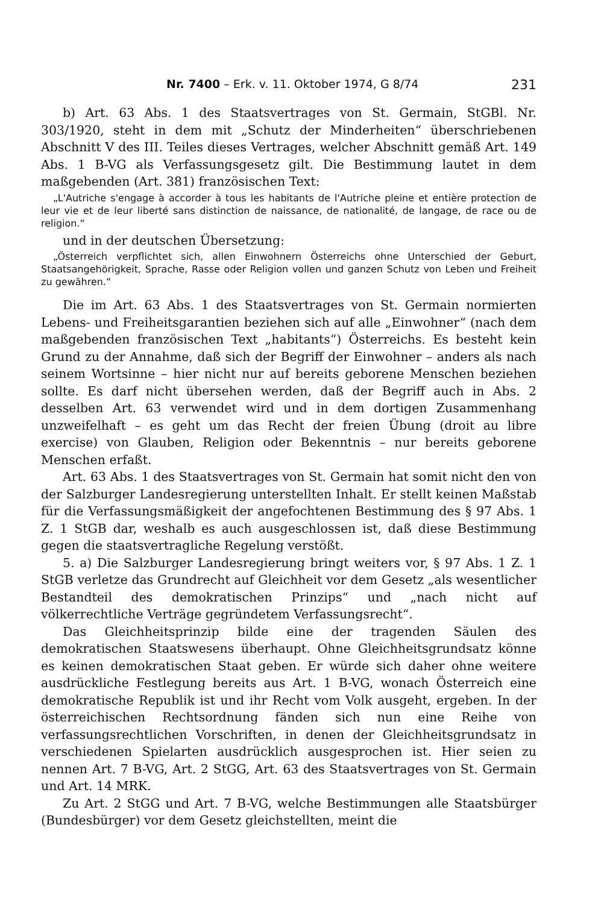Nr. 7400 – Erk. v. 11. Oktober 1974, G 8/74 231
b) Art. 63 Abs. 1 des Staatsvertrages von St. Germain, StGBl. Nr. 303/1920, steht in dem mit „Schutz der Minderheiten“ überschriebenen Abschnitt V des III. Teiles dieses Vertrages, welcher Abschnitt gemäß Art. 149 Abs. 1 B-VG als Verfassungsgesetz gilt. Die Bestimmung lautet in dem maßgebenden (Art. 381) französischen Text:
„L'Autriche s'engage à accorder à tous les habitants de l'Autriche pleine et entière protection de leur vie et de leur liberté sans distinction de naissance, de nationalité, de langage, de race ou de religion.“
und in der deutschen Übersetzung:
„Österreich verpflichtet sich, allen Einwohnern Österreichs ohne Unterschied der Geburt, Staatsangehörigkeit, Sprache, Rasse oder Religion vollen und ganzen Schutz von Leben und Freiheit zu gewähren.“
Die im Art. 63 Abs. 1 des Staatsvertrages von St. Germain normierten Lebens- und Freiheitsgarantien beziehen sich auf alle „Einwohner“ (nach dem maßgebenden französischen Text „habitants“) Österreichs. Es besteht kein Grund zu der Annahme, daß sich der Begriff der Einwohner – anders als nach seinem Wortsinne – hier nicht nur auf bereits geborene Menschen beziehen sollte. Es darf nicht übersehen werden, daß der Begriff auch in Abs. 2 desselben Art. 63 verwendet wird und in dem dortigen Zusammenhang unzweifelhaft – es geht um das Recht der freien Übung (droit au libre exercise) von Glauben, Religion oder Bekenntnis – nur bereits geborene Menschen erfaßt.
Art. 63 Abs. 1 des Staatsvertrages von St. Germain hat somit nicht den von der Salzburger Landesregierung unterstellten Inhalt. Er stellt keinen Maßstab für die Verfassungsmäßigkeit der angefochtenen Bestimmung des § 97 Abs. 1 Z. 1 StGB dar, weshalb es auch ausgeschlossen ist, daß diese Bestimmung gegen die staatsvertragliche Regelung verstößt.
5. a) Die Salzburger Landesregierung bringt weiters vor, § 97 Abs. 1 Z. 1 StGB verletze das Grundrecht auf Gleichheit vor dem Gesetz „als wesentlicher Bestandteil des demokratischen Prinzips“ und „nach nicht auf völkerrechtliche Verträge gegründetem Verfassungsrecht“.
Das Gleichheitsprinzip bilde eine der tragenden Säulen des demokratischen Staatswesens überhaupt. Ohne Gleichheitsgrundsatz könne es keinen demokratischen Staat geben. Er würde sich daher ohne weitere ausdrückliche Festlegung bereits aus Art. 1 B-VG, wonach Österreich eine demokratische Republik ist und ihr Recht vom Volk ausgeht, ergeben. In der österreichischen Rechtsordnung fänden sich nun eine Reihe von verfassungsrechtlichen Vorschriften, in denen der Gleichheitsgrundsatz in verschiedenen Spielarten ausdrücklich ausgesprochen ist. Hier seien zu nennen Art. 7 B-VG, Art. 2 StGG, Art. 63 des Staatsvertrages von St. Germain und Art. 14 MRK.
Zu Art. 2 StGG und Art. 7 B-VG, welche Bestimmungen alle Staatsbürger (Bundesbürger) vor dem Gesetz gleichstellten, meint die